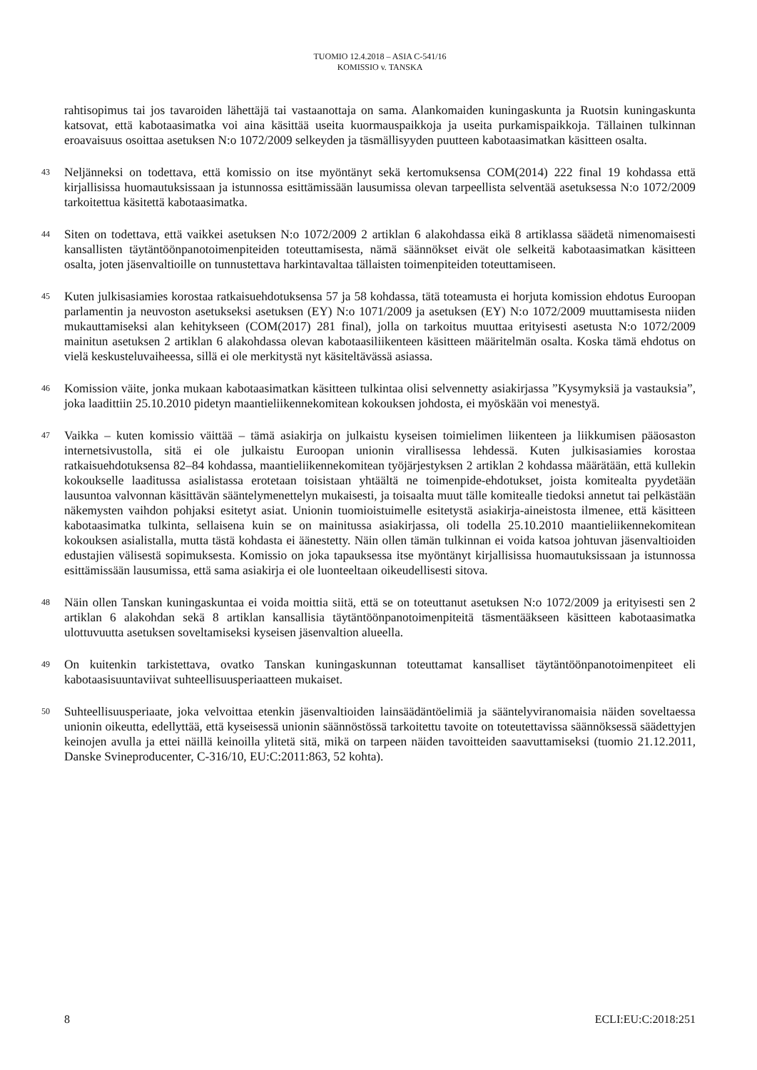TUOMIO 12.4.2018 – ASIA C-541/16
KOMISSIO v. TANSKA
rahtisopimus tai jos tavaroiden lähettäjä tai vastaanottaja on sama. Alankomaiden kuningaskunta ja Ruotsin kuningaskunta katsovat, että kabotaasimatka voi aina käsittää useita kuormauspaikkoja ja useita purkamispaikkoja. Tällainen tulkinnan eroavaisuus osoittaa asetuksen N:o 1072/2009 selkeyden ja täsmällisyyden puutteen kabotaasimatkan käsitteen osalta.
43
Neljänneksi on todettava, että komissio on itse myöntänyt sekä kertomuksensa COM(2014) 222 final 19 kohdassa että kirjallisissa huomautuksissaan ja istunnossa esittämissään lausumissa olevan tarpeellista selventää asetuksessa N:o 1072/2009 tarkoitettua käsitettä kabotaasimatka.
44
Siten on todettava, että vaikkei asetuksen N:o 1072/2009 2 artiklan 6 alakohdassa eikä 8 artiklassa säädetä nimenomaisesti kansallisten täytäntöönpanotoimenpiteiden toteuttamisesta, nämä säännökset eivät ole selkeitä kabotaasimatkan käsitteen osalta, joten jäsenvaltioille on tunnustettava harkintavaltaa tällaisten toimenpiteiden toteuttamiseen.
45
Kuten julkisasiamies korostaa ratkaisuehdotuksensa 57 ja 58 kohdassa, tätä toteamusta ei horjuta komission ehdotus Euroopan parlamentin ja neuvoston asetukseksi asetuksen (EY) N:o 1071/2009 ja asetuksen (EY) N:o 1072/2009 muuttamisesta niiden mukauttamiseksi alan kehitykseen (COM(2017) 281 final), jolla on tarkoitus muuttaa erityisesti asetusta N:o 1072/2009 mainitun asetuksen 2 artiklan 6 alakohdassa olevan kabotaasiliikenteen käsitteen määritelmän osalta. Koska tämä ehdotus on vielä keskusteluvaiheessa, sillä ei ole merkitystä nyt käsiteltävässä asiassa.
46
Komission väite, jonka mukaan kabotaasimatkan käsitteen tulkintaa olisi selvennetty asiakirjassa ”Kysymyksiä ja vastauksia”, joka laadittiin 25.10.2010 pidetyn maantieliikennekomitean kokouksen johdosta, ei myöskään voi menestyä.
47
Vaikka – kuten komissio väittää – tämä asiakirja on julkaistu kyseisen toimielimen liikenteen ja liikkumisen pääosaston internetsivustolla, sitä ei ole julkaistu Euroopan unionin virallisessa lehdessä. Kuten julkisasiamies korostaa ratkaisuehdotuksensa 82–84 kohdassa, maantieliikennekomitean työjärjestyksen 2 artiklan 2 kohdassa määrätään, että kullekin kokoukselle laaditussa asialistassa erotetaan toisistaan yhtäältä ne toimenpide-ehdotukset, joista komitealta pyydetään lausuntoa valvonnan käsittävän sääntelymenettelyn mukaisesti, ja toisaalta muut tälle komitealle tiedoksi annetut tai pelkästään näkemysten vaihdon pohjaksi esitetyt asiat. Unionin tuomioistuimelle esitetystä asiakirja-aineistosta ilmenee, että käsitteen kabotaasimatka tulkinta, sellaisena kuin se on mainitussa asiakirjassa, oli todella 25.10.2010 maantieliikennekomitean kokouksen asialistalla, mutta tästä kohdasta ei äänestetty. Näin ollen tämän tulkinnan ei voida katsoa johtuvan jäsenvaltioiden edustajien välisestä sopimuksesta. Komissio on joka tapauksessa itse myöntänyt kirjallisissa huomautuksissaan ja istunnossa esittämissään lausumissa, että sama asiakirja ei ole luonteeltaan oikeudellisesti sitova.
48
Näin ollen Tanskan kuningaskuntaa ei voida moittia siitä, että se on toteuttanut asetuksen N:o 1072/2009 ja erityisesti sen 2 artiklan 6 alakohdan sekä 8 artiklan kansallisia täytäntöönpanotoimenpiteitä täsmentääkseen käsitteen kabotaasimatka ulottuvuutta asetuksen soveltamiseksi kyseisen jäsenvaltion alueella.
49
On kuitenkin tarkistettava, ovatko Tanskan kuningaskunnan toteuttamat kansalliset täytäntöönpanotoimenpiteet eli kabotaasisuuntaviivat suhteellisuusperiaatteen mukaiset.
50
Suhteellisuusperiaate, joka velvoittaa etenkin jäsenvaltioiden lainsäädäntöelimiä ja sääntelyviranomaisia näiden soveltaessa unionin oikeutta, edellyttää, että kyseisessä unionin säännöstössä tarkoitettu tavoite on toteutettavissa säännöksessä säädettyjen keinojen avulla ja ettei näillä keinoilla ylitetä sitä, mikä on tarpeen näiden tavoitteiden saavuttamiseksi (tuomio 21.12.2011, Danske Svineproducenter, C-316/10, EU:C:2011:863, 52 kohta).
8 ECLI:EU:C:2018:251